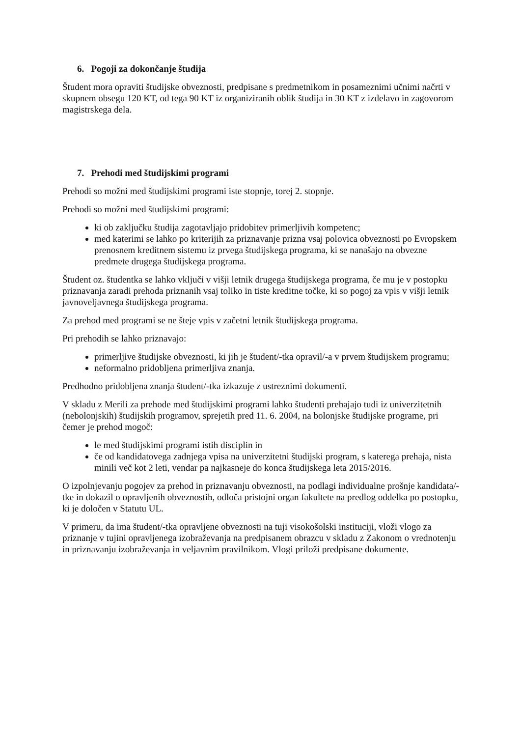6. Pogoji za dokončanje študija
Študent mora opraviti študijske obveznosti, predpisane s predmetnikom in posameznimi učnimi načrti v skupnem obsegu 120 KT, od tega 90 KT iz organiziranih oblik študija in 30 KT z izdelavo in zagovorom magistrskega dela.
7. Prehodi med študijskimi programi
Prehodi so možni med študijskimi programi iste stopnje, torej 2. stopnje.
Prehodi so možni med študijskimi programi:
ki ob zaključku študija zagotavljajo pridobitev primerljivih kompetenc;
med katerimi se lahko po kriterijih za priznavanje prizna vsaj polovica obveznosti po Evropskem prenosnem kreditnem sistemu iz prvega študijskega programa, ki se nanašajo na obvezne predmete drugega študijskega programa.
Študent oz. študentka se lahko vključi v višji letnik drugega študijskega programa, če mu je v postopku priznavanja zaradi prehoda priznanih vsaj toliko in tiste kreditne točke, ki so pogoj za vpis v višji letnik javnoveljavnega študijskega programa.
Za prehod med programi se ne šteje vpis v začetni letnik študijskega programa.
Pri prehodih se lahko priznavajo:
primerljive študijske obveznosti, ki jih je študent/-tka opravil/-a v prvem študijskem programu;
neformalno pridobljena primerljiva znanja.
Predhodno pridobljena znanja študent/-tka izkazuje z ustreznimi dokumenti.
V skladu z Merili za prehode med študijskimi programi lahko študenti prehajajo tudi iz univerzitetnih (nebolonjskih) študijskih programov, sprejetih pred 11. 6. 2004, na bolonjske študijske programe, pri čemer je prehod mogoč:
le med študijskimi programi istih disciplin in
če od kandidatovega zadnjega vpisa na univerzitetni študijski program, s katerega prehaja, nista minili več kot 2 leti, vendar pa najkasneje do konca študijskega leta 2015/2016.
O izpolnjevanju pogojev za prehod in priznavanju obveznosti, na podlagi individualne prošnje kandidata/-tke in dokazil o opravljenih obveznostih, odloča pristojni organ fakultete na predlog oddelka po postopku, ki je določen v Statutu UL.
V primeru, da ima študent/-tka opravljene obveznosti na tuji visokošolski instituciji, vloži vlogo za priznanje v tujini opravljenega izobraževanja na predpisanem obrazcu v skladu z Zakonom o vrednotenju in priznavanju izobraževanja in veljavnim pravilnikom. Vlogi priloži predpisane dokumente.